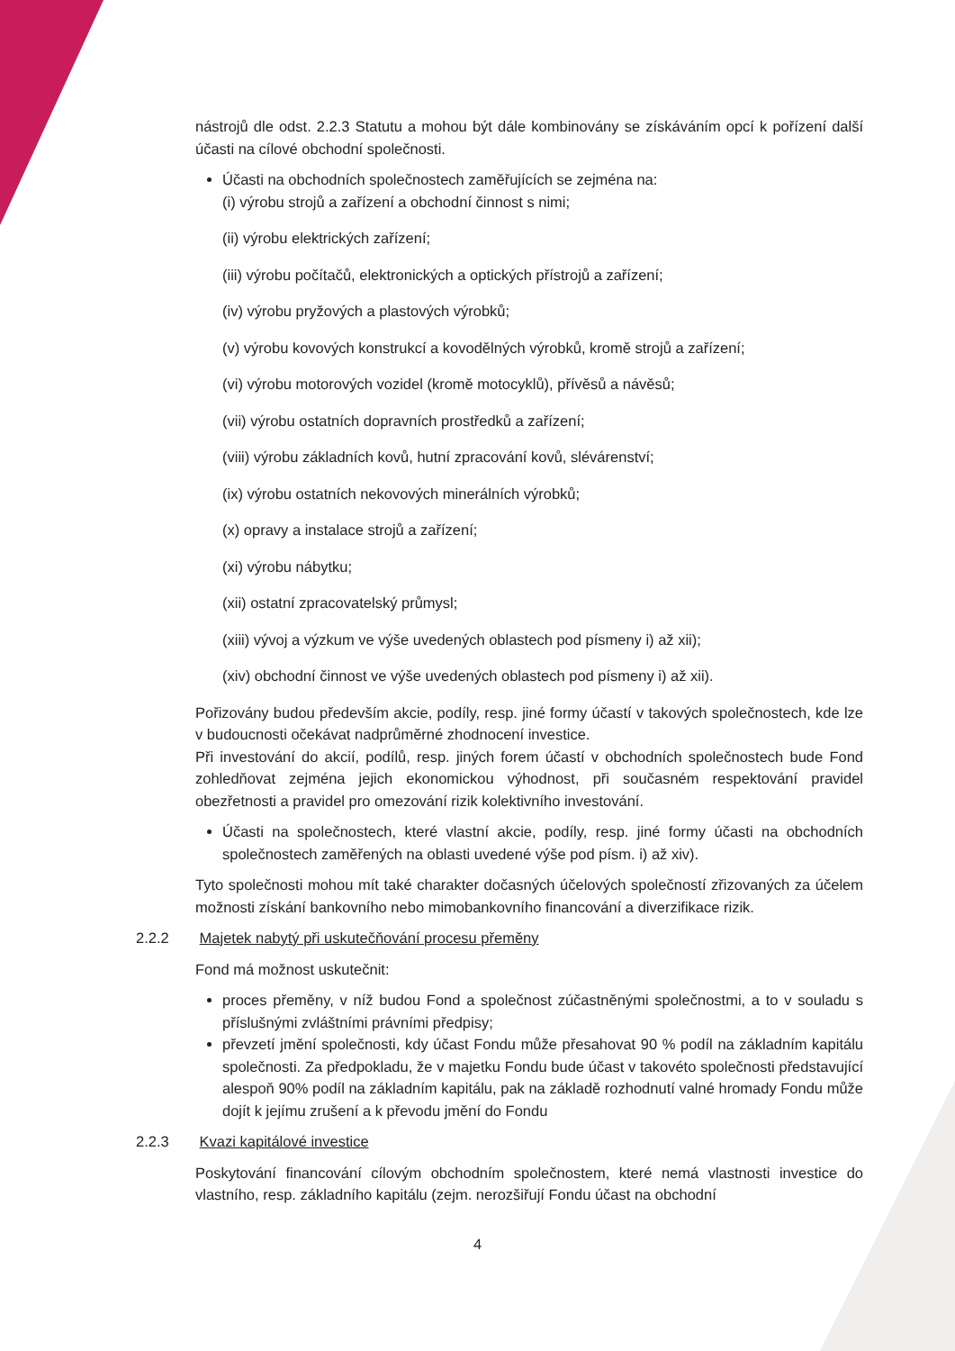nástrojů dle odst. 2.2.3 Statutu a mohou být dále kombinovány se získáváním opcí k pořízení další účasti na cílové obchodní společnosti.
Účasti na obchodních společnostech zaměřujících se zejména na:
(i) výrobu strojů a zařízení a obchodní činnost s nimi;
(ii) výrobu elektrických zařízení;
(iii) výrobu počítačů, elektronických a optických přístrojů a zařízení;
(iv) výrobu pryžových a plastových výrobků;
(v) výrobu kovových konstrukcí a kovodělných výrobků, kromě strojů a zařízení;
(vi) výrobu motorových vozidel (kromě motocyklů), přívěsů a návěsů;
(vii) výrobu ostatních dopravních prostředků a zařízení;
(viii) výrobu základních kovů, hutní zpracování kovů, slévárenství;
(ix) výrobu ostatních nekovových minerálních výrobků;
(x) opravy a instalace strojů a zařízení;
(xi) výrobu nábytku;
(xii) ostatní zpracovatelský průmysl;
(xiii) vývoj a výzkum ve výše uvedených oblastech pod písmeny i) až xii);
(xiv) obchodní činnost ve výše uvedených oblastech pod písmeny i) až xii).
Pořizovány budou především akcie, podíly, resp. jiné formy účastí v takových společnostech, kde lze v budoucnosti očekávat nadprůměrné zhodnocení investice.
Při investování do akcií, podílů, resp. jiných forem účastí v obchodních společnostech bude Fond zohledňovat zejména jejich ekonomickou výhodnost, při současném respektování pravidel obezřetnosti a pravidel pro omezování rizik kolektivního investování.
Účasti na společnostech, které vlastní akcie, podíly, resp. jiné formy účasti na obchodních společnostech zaměřených na oblasti uvedené výše pod písm. i) až xiv).
Tyto společnosti mohou mít také charakter dočasných účelových společností zřizovaných za účelem možnosti získání bankovního nebo mimobankovního financování a diverzifikace rizik.
2.2.2 Majetek nabytý při uskutečňování procesu přeměny
Fond má možnost uskutečnit:
proces přeměny, v níž budou Fond a společnost zúčastněnými společnostmi, a to v souladu s příslušnými zvláštními právními předpisy;
převzetí jmění společnosti, kdy účast Fondu může přesahovat 90 % podíl na základním kapitálu společnosti. Za předpokladu, že v majetku Fondu bude účast v takovéto společnosti představující alespoň 90% podíl na základním kapitálu, pak na základě rozhodnutí valné hromady Fondu může dojít k jejímu zrušení a k převodu jmění do Fondu
2.2.3 Kvazi kapitálové investice
Poskytování financování cílovým obchodním společnostem, které nemá vlastnosti investice do vlastního, resp. základního kapitálu (zejm. nerozšiřují Fondu účast na obchodní
4